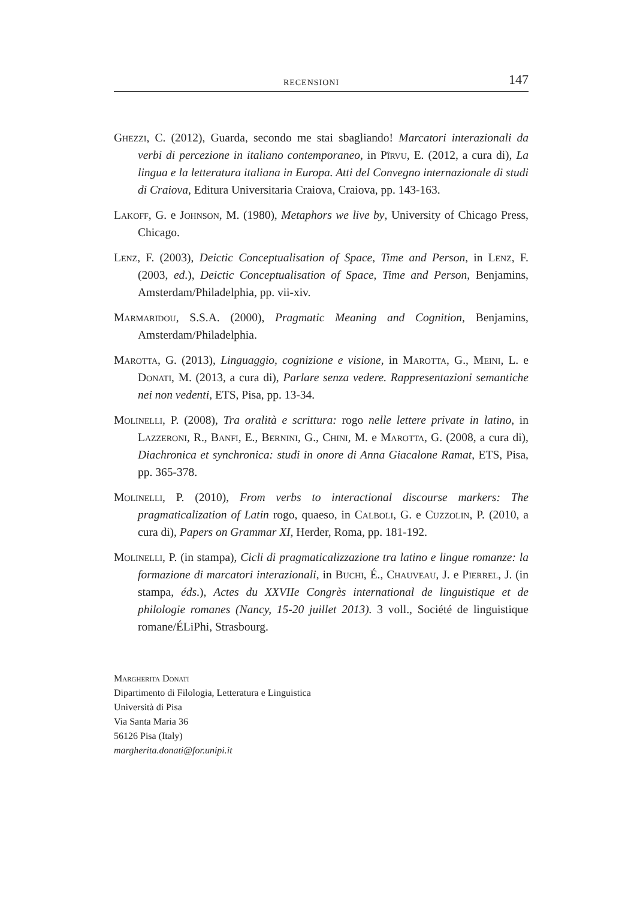RECENSIONI 147
Ghezzi, C. (2012), Guarda, secondo me stai sbagliando! Marcatori interazionali da verbi di percezione in italiano contemporaneo, in Pîrvu, E. (2012, a cura di), La lingua e la letteratura italiana in Europa. Atti del Convegno internazionale di studi di Craiova, Editura Universitaria Craiova, Craiova, pp. 143-163.
Lakoff, G. e Johnson, M. (1980), Metaphors we live by, University of Chicago Press, Chicago.
Lenz, F. (2003), Deictic Conceptualisation of Space, Time and Person, in Lenz, F. (2003, ed.), Deictic Conceptualisation of Space, Time and Person, Benjamins, Amsterdam/Philadelphia, pp. vii-xiv.
Marmaridou, S.S.A. (2000), Pragmatic Meaning and Cognition, Benjamins, Amsterdam/Philadelphia.
Marotta, G. (2013), Linguaggio, cognizione e visione, in Marotta, G., Meini, L. e Donati, M. (2013, a cura di), Parlare senza vedere. Rappresentazioni semantiche nei non vedenti, ETS, Pisa, pp. 13-34.
Molinelli, P. (2008), Tra oralità e scrittura: rogo nelle lettere private in latino, in Lazzeroni, R., Banfi, E., Bernini, G., Chini, M. e Marotta, G. (2008, a cura di), Diachronica et synchronica: studi in onore di Anna Giacalone Ramat, ETS, Pisa, pp. 365-378.
Molinelli, P. (2010), From verbs to interactional discourse markers: The pragmaticalization of Latin rogo, quaeso, in Calboli, G. e Cuzzolin, P. (2010, a cura di), Papers on Grammar XI, Herder, Roma, pp. 181-192.
Molinelli, P. (in stampa), Cicli di pragmaticalizzazione tra latino e lingue romanze: la formazione di marcatori interazionali, in Buchi, É., Chauveau, J. e Pierrel, J. (in stampa, éds.), Actes du XXVIIe Congrès international de linguistique et de philologie romanes (Nancy, 15-20 juillet 2013). 3 voll., Société de linguistique romane/ÉLiPhi, Strasbourg.
Margherita Donati
Dipartimento di Filologia, Letteratura e Linguistica
Università di Pisa
Via Santa Maria 36
56126 Pisa (Italy)
margherita.donati@for.unipi.it